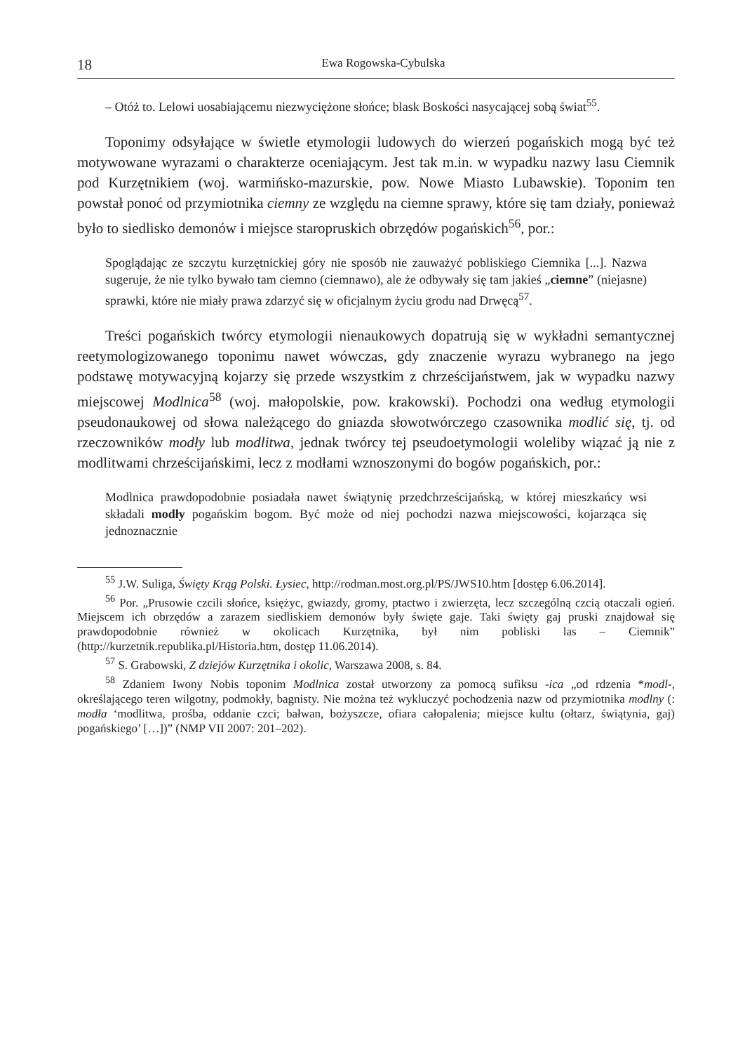18 Ewa Rogowska-Cybulska
– Otóż to. Lelowi uosabiającemu niezwyciężone słońce; blask Boskości nasycającej sobą świat<sup>55</sup>.
Toponimy odsyłające w świetle etymologii ludowych do wierzeń pogańskich mogą być też motywowane wyrazami o charakterze oceniającym. Jest tak m.in. w wypadku nazwy lasu Ciemnik pod Kurzętnikiem (woj. warmińsko-mazurskie, pow. Nowe Miasto Lubawskie). Toponim ten powstał ponoć od przymiotnika ciemny ze względu na ciemne sprawy, które się tam działy, ponieważ było to siedlisko demonów i miejsce staropruskich obrzędów pogańskich<sup>56</sup>, por.:
Spoglądając ze szczytu kurzętnickiej góry nie sposób nie zauważyć pobliskiego Ciemnika [...]. Nazwa sugeruje, że nie tylko bywało tam ciemno (ciemnawo), ale że odbywały się tam jakieś „ciemne” (niejasne) sprawki, które nie miały prawa zdarzyć się w oficjalnym życiu grodu nad Drwęcą<sup>57</sup>.
Treści pogańskich twórcy etymologii nienaukowych dopatrują się w wykładni semantycznej reetymologizowanego toponimu nawet wówczas, gdy znaczenie wyrazu wybranego na jego podstawę motywacyjną kojarzy się przede wszystkim z chrześcijaństwem, jak w wypadku nazwy miejscowej Modlnica<sup>58</sup> (woj. małopolskie, pow. krakowski). Pochodzi ona według etymologii pseudonaukowej od słowa należącego do gniazda słowotwórczego czasownika modlić się, tj. od rzeczowników modły lub modlitwa, jednak twórcy tej pseudoetymologii woleliby wiązać ją nie z modlitwami chrześcijańskimi, lecz z modłami wznoszonymi do bogów pogańskich, por.:
Modlnica prawdopodobnie posiadała nawet świątynię przedchrześcijańską, w której mieszkańcy wsi składali modły pogańskim bogom. Być może od niej pochodzi nazwa miejscowości, kojarząca się jednoznacznie
<sup>55</sup> J.W. Suliga, Święty Krąg Polski. Łysiec, http://rodman.most.org.pl/PS/JWS10.htm [dostęp 6.06.2014].
<sup>56</sup> Por. „Prusowie czcili słońce, księżyc, gwiazdy, gromy, ptactwo i zwierzęta, lecz szczególną czcią otaczali ogień. Miejscem ich obrzędów a zarazem siedliskiem demonów były święte gaje. Taki święty gaj pruski znajdował się prawdopodobnie również w okolicach Kurzętnika, był nim pobliski las – Ciemnik” (http://kurzetnik.republika.pl/Historia.htm, dostęp 11.06.2014).
<sup>57</sup> S. Grabowski, Z dziejów Kurzętnika i okolic, Warszawa 2008, s. 84.
<sup>58</sup> Zdaniem Iwony Nobis toponim Modlnica został utworzony za pomocą sufiksu -ica „od rdzenia *modl-, określającego teren wilgotny, podmokły, bagnisty. Nie można też wykluczyć pochodzenia nazw od przymiotnika modlny (: modła ‘modlitwa, prośba, oddanie czci; bałwan, bożyszcze, ofiara całopalenia; miejsce kultu (ołtarz, świątynia, gaj) pogańskiego’ […])” (NMP VII 2007: 201–202).